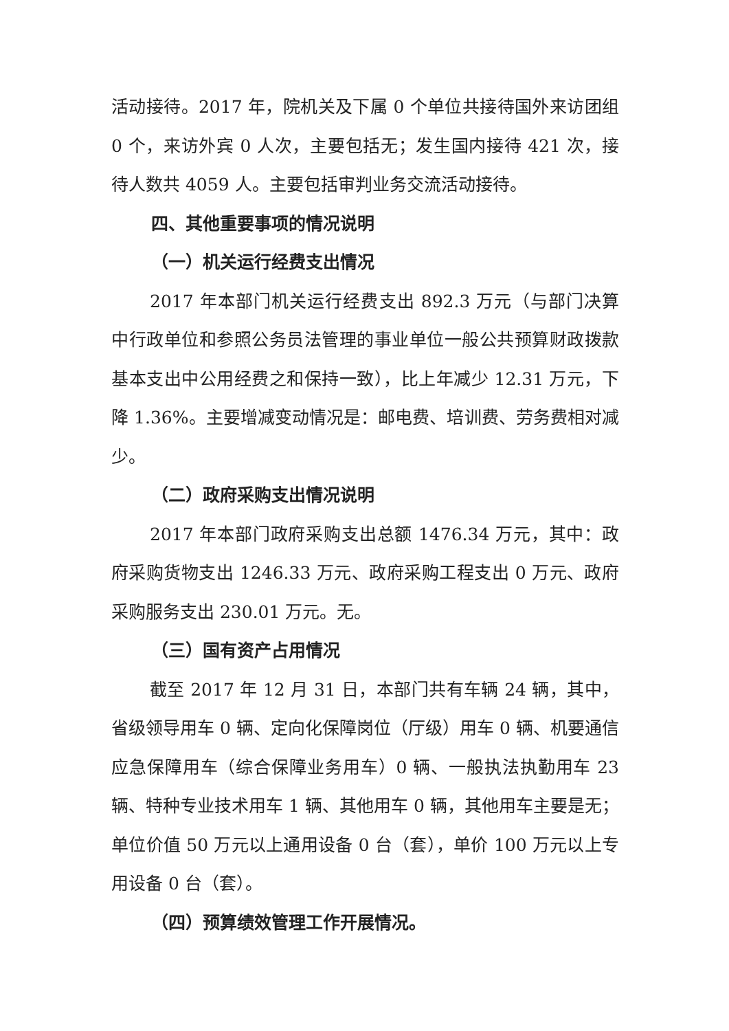活动接待。2017 年，院机关及下属 0 个单位共接待国外来访团组 0 个，来访外宾 0 人次，主要包括无；发生国内接待 421 次，接待人数共 4059 人。主要包括审判业务交流活动接待。
四、其他重要事项的情况说明
（一）机关运行经费支出情况
2017 年本部门机关运行经费支出 892.3 万元（与部门决算中行政单位和参照公务员法管理的事业单位一般公共预算财政拨款基本支出中公用经费之和保持一致），比上年减少 12.31 万元，下降 1.36%。主要增减变动情况是：邮电费、培训费、劳务费相对减少。
（二）政府采购支出情况说明
2017 年本部门政府采购支出总额 1476.34 万元，其中：政府采购货物支出 1246.33 万元、政府采购工程支出 0 万元、政府采购服务支出 230.01 万元。无。
（三）国有资产占用情况
截至 2017 年 12 月 31 日，本部门共有车辆 24 辆，其中，省级领导用车 0 辆、定向化保障岗位（厅级）用车 0 辆、机要通信应急保障用车（综合保障业务用车）0 辆、一般执法执勤用车 23 辆、特种专业技术用车 1 辆、其他用车 0 辆，其他用车主要是无；单位价值 50 万元以上通用设备 0 台（套），单价 100 万元以上专用设备 0 台（套）。
（四）预算绩效管理工作开展情况。